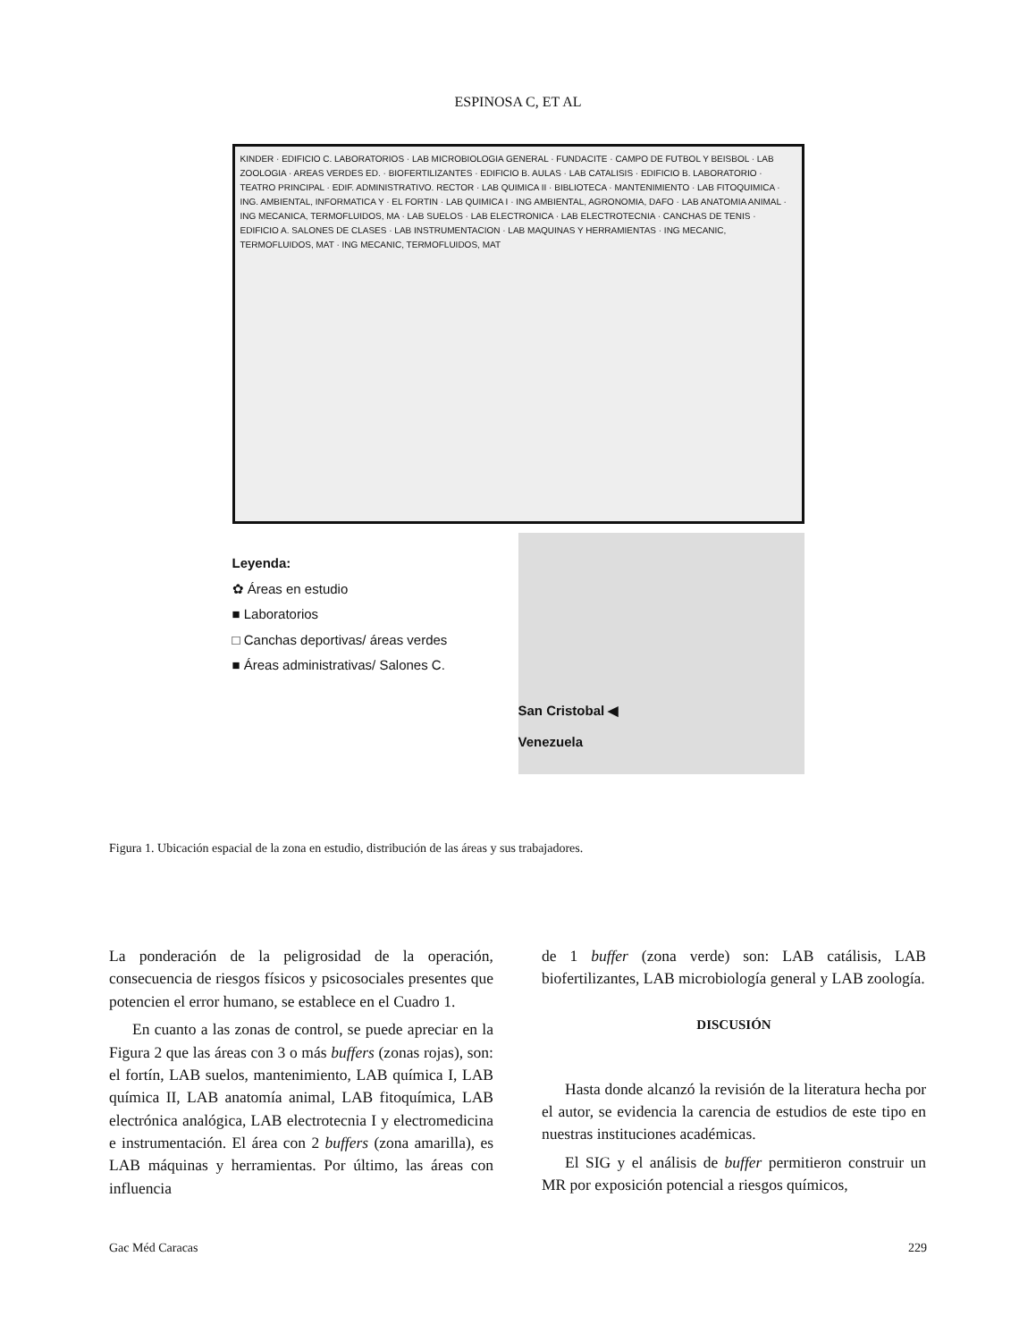ESPINOSA C, ET AL
KINDER · EDIFICIO C. LABORATORIOS · LAB MICROBIOLOGIA GENERAL · FUNDACITE · CAMPO DE FUTBOL Y BEISBOL · LAB ZOOLOGIA · AREAS VERDES ED. · BIOFERTILIZANTES · EDIFICIO B. AULAS · LAB CATALISIS · EDIFICIO B. LABORATORIO · TEATRO PRINCIPAL · EDIF. ADMINISTRATIVO. RECTOR · LAB QUIMICA II · BIBLIOTECA · MANTENIMIENTO · LAB FITOQUIMICA · ING. AMBIENTAL, INFORMATICA Y · EL FORTIN · LAB QUIMICA I · ING AMBIENTAL, AGRONOMIA, DAFO · LAB ANATOMIA ANIMAL · ING MECANICA, TERMOFLUIDOS, MA · LAB SUELOS · LAB ELECTRONICA · LAB ELECTROTECNIA · CANCHAS DE TENIS · EDIFICIO A. SALONES DE CLASES · LAB INSTRUMENTACION · LAB MAQUINAS Y HERRAMIENTAS · ING MECANIC, TERMOFLUIDOS, MAT · ING MECANIC, TERMOFLUIDOS, MAT
Leyenda:
✿ Áreas en estudio
■ Laboratorios
□ Canchas deportivas/ áreas verdes
■ Áreas administrativas/ Salones C.
San Cristobal ◀
Venezuela
Figura 1. Ubicación espacial de la zona en estudio, distribución de las áreas y sus trabajadores.
La ponderación de la peligrosidad de la operación, consecuencia de riesgos físicos y psicosociales presentes que potencien el error humano, se establece en el Cuadro 1.
En cuanto a las zonas de control, se puede apreciar en la Figura 2 que las áreas con 3 o más buffers (zonas rojas), son: el fortín, LAB suelos, mantenimiento, LAB química I, LAB química II, LAB anatomía animal, LAB fitoquímica, LAB electrónica analógica, LAB electrotecnia I y electromedicina e instrumentación. El área con 2 buffers (zona amarilla), es LAB máquinas y herramientas. Por último, las áreas con influencia
de 1 buffer (zona verde) son: LAB catálisis, LAB biofertilizantes, LAB microbiología general y LAB zoología.
DISCUSIÓN
Hasta donde alcanzó la revisión de la literatura hecha por el autor, se evidencia la carencia de estudios de este tipo en nuestras instituciones académicas.
El SIG y el análisis de buffer permitieron construir un MR por exposición potencial a riesgos químicos,
Gac Méd Caracas 229